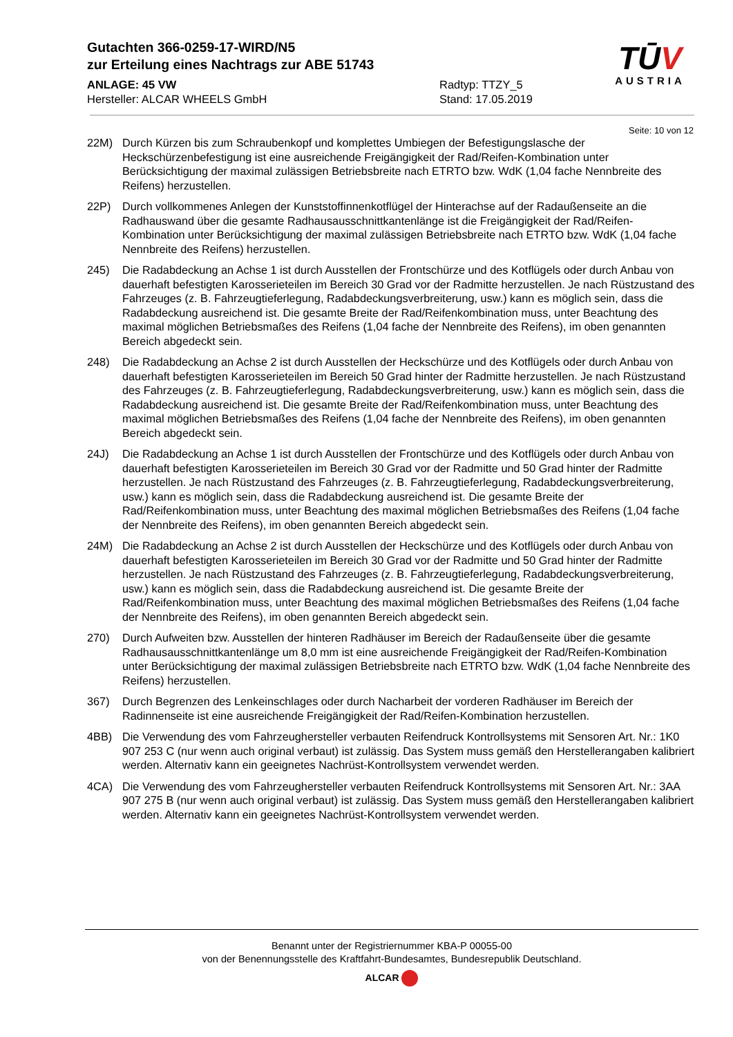Gutachten 366-0259-17-WIRD/N5
zur Erteilung eines Nachtrags zur ABE 51743
ANLAGE: 45 VW
Hersteller: ALCAR WHEELS GmbH
Radtyp: TTZY_5
Stand: 17.05.2019
TŪV
AUSTRIA
Seite: 10 von 12
22M) Durch Kürzen bis zum Schraubenkopf und komplettes Umbiegen der Befestigungslasche der Heckschürzenbefestigung ist eine ausreichende Freigängigkeit der Rad/Reifen-Kombination unter Berücksichtigung der maximal zulässigen Betriebsbreite nach ETRTO bzw. WdK (1,04 fache Nennbreite des Reifens) herzustellen.
22P) Durch vollkommenes Anlegen der Kunststoffinnenkotflügel der Hinterachse auf der Radaußenseite an die Radhauswand über die gesamte Radhausausschnittkantenlänge ist die Freigängigkeit der Rad/Reifen-Kombination unter Berücksichtigung der maximal zulässigen Betriebsbreite nach ETRTO bzw. WdK (1,04 fache Nennbreite des Reifens) herzustellen.
245) Die Radabdeckung an Achse 1 ist durch Ausstellen der Frontschürze und des Kotflügels oder durch Anbau von dauerhaft befestigten Karosserieteilen im Bereich 30 Grad vor der Radmitte herzustellen. Je nach Rüstzustand des Fahrzeuges (z. B. Fahrzeugtieferlegung, Radabdeckungsverbreiterung, usw.) kann es möglich sein, dass die Radabdeckung ausreichend ist. Die gesamte Breite der Rad/Reifenkombination muss, unter Beachtung des maximal möglichen Betriebsmaßes des Reifens (1,04 fache der Nennbreite des Reifens), im oben genannten Bereich abgedeckt sein.
248) Die Radabdeckung an Achse 2 ist durch Ausstellen der Heckschürze und des Kotflügels oder durch Anbau von dauerhaft befestigten Karosserieteilen im Bereich 50 Grad hinter der Radmitte herzustellen. Je nach Rüstzustand des Fahrzeuges (z. B. Fahrzeugtieferlegung, Radabdeckungsverbreiterung, usw.) kann es möglich sein, dass die Radabdeckung ausreichend ist. Die gesamte Breite der Rad/Reifenkombination muss, unter Beachtung des maximal möglichen Betriebsmaßes des Reifens (1,04 fache der Nennbreite des Reifens), im oben genannten Bereich abgedeckt sein.
24J) Die Radabdeckung an Achse 1 ist durch Ausstellen der Frontschürze und des Kotflügels oder durch Anbau von dauerhaft befestigten Karosserieteilen im Bereich 30 Grad vor der Radmitte und 50 Grad hinter der Radmitte herzustellen. Je nach Rüstzustand des Fahrzeuges (z. B. Fahrzeugtieferlegung, Radabdeckungsverbreiterung, usw.) kann es möglich sein, dass die Radabdeckung ausreichend ist. Die gesamte Breite der Rad/Reifenkombination muss, unter Beachtung des maximal möglichen Betriebsmaßes des Reifens (1,04 fache der Nennbreite des Reifens), im oben genannten Bereich abgedeckt sein.
24M) Die Radabdeckung an Achse 2 ist durch Ausstellen der Heckschürze und des Kotflügels oder durch Anbau von dauerhaft befestigten Karosserieteilen im Bereich 30 Grad vor der Radmitte und 50 Grad hinter der Radmitte herzustellen. Je nach Rüstzustand des Fahrzeuges (z. B. Fahrzeugtieferlegung, Radabdeckungsverbreiterung, usw.) kann es möglich sein, dass die Radabdeckung ausreichend ist. Die gesamte Breite der Rad/Reifenkombination muss, unter Beachtung des maximal möglichen Betriebsmaßes des Reifens (1,04 fache der Nennbreite des Reifens), im oben genannten Bereich abgedeckt sein.
270) Durch Aufweiten bzw. Ausstellen der hinteren Radhäuser im Bereich der Radaußenseite über die gesamte Radhausausschnittkantenlänge um 8,0 mm ist eine ausreichende Freigängigkeit der Rad/Reifen-Kombination unter Berücksichtigung der maximal zulässigen Betriebsbreite nach ETRTO bzw. WdK (1,04 fache Nennbreite des Reifens) herzustellen.
367) Durch Begrenzen des Lenkeinschlages oder durch Nacharbeit der vorderen Radhäuser im Bereich der Radinnenseite ist eine ausreichende Freigängigkeit der Rad/Reifen-Kombination herzustellen.
4BB) Die Verwendung des vom Fahrzeughersteller verbauten Reifendruck Kontrollsystems mit Sensoren Art. Nr.: 1K0 907 253 C (nur wenn auch original verbaut) ist zulässig. Das System muss gemäß den Herstellerangaben kalibriert werden. Alternativ kann ein geeignetes Nachrüst-Kontrollsystem verwendet werden.
4CA) Die Verwendung des vom Fahrzeughersteller verbauten Reifendruck Kontrollsystems mit Sensoren Art. Nr.: 3AA 907 275 B (nur wenn auch original verbaut) ist zulässig. Das System muss gemäß den Herstellerangaben kalibriert werden. Alternativ kann ein geeignetes Nachrüst-Kontrollsystem verwendet werden.
Benannt unter der Registriernummer KBA-P 00055-00
von der Benennungsstelle des Kraftfahrt-Bundesamtes, Bundesrepublik Deutschland.
ALCAR